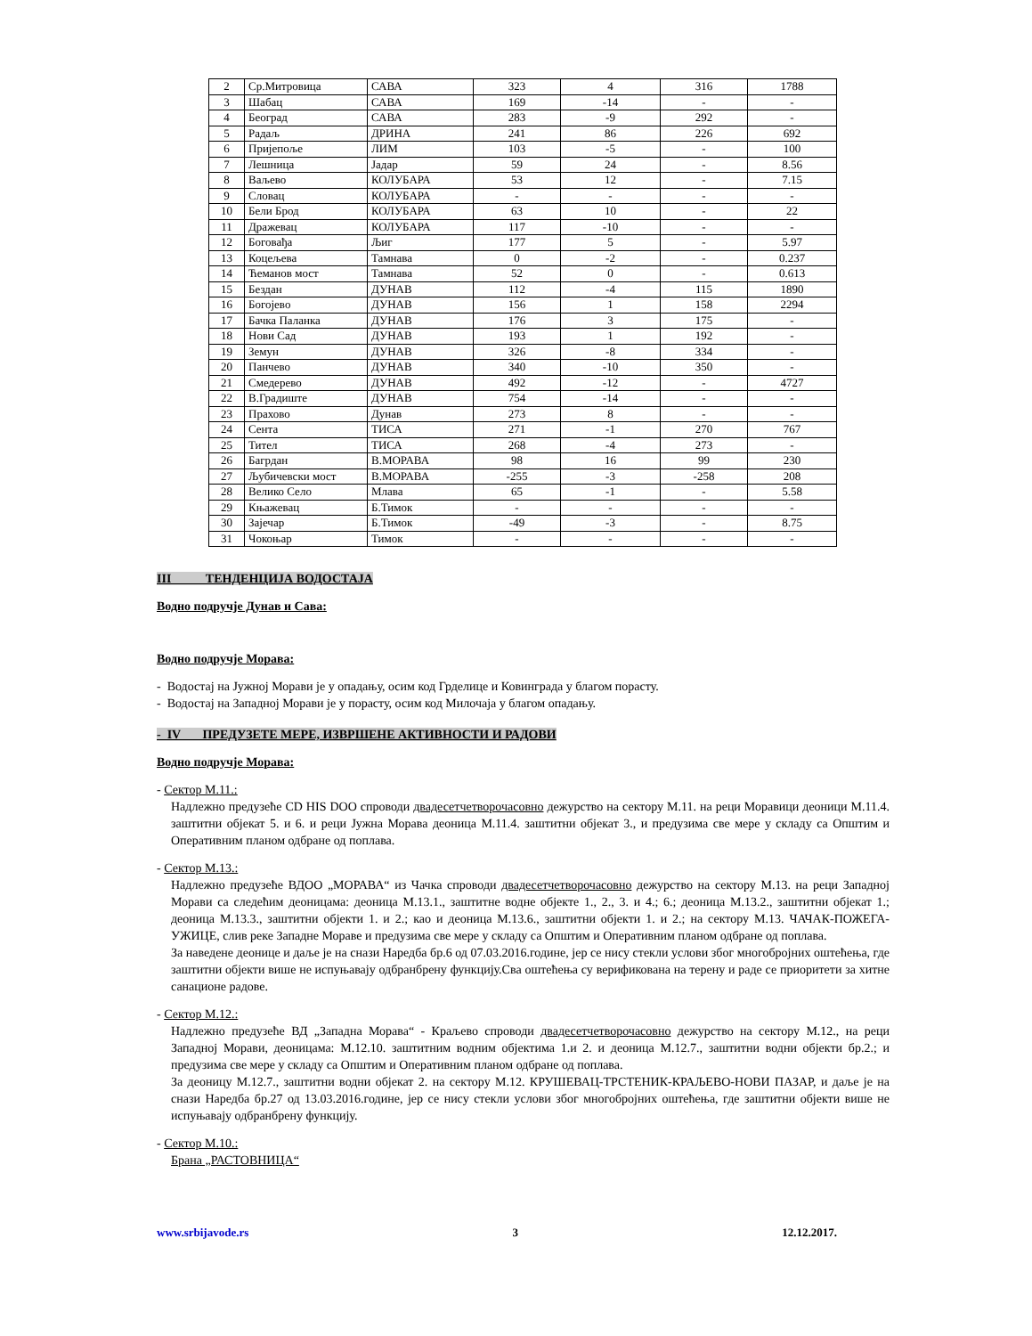| 2 | Ср.Митровица | САВА | 323 | 4 | 316 | 1788 |
| 3 | Шабац | САВА | 169 | -14 | - | - |
| 4 | Београд | САВА | 283 | -9 | 292 | - |
| 5 | Радаљ | ДРИНА | 241 | 86 | 226 | 692 |
| 6 | Пријепоље | ЛИМ | 103 | -5 | - | 100 |
| 7 | Лешница | Јадар | 59 | 24 | - | 8.56 |
| 8 | Ваљево | КОЛУБАРА | 53 | 12 | - | 7.15 |
| 9 | Словац | КОЛУБАРА | - | - | - | - |
| 10 | Бели Брод | КОЛУБАРА | 63 | 10 | - | 22 |
| 11 | Дражевац | КОЛУБАРА | 117 | -10 | - | - |
| 12 | Боговађа | Љиг | 177 | 5 | - | 5.97 |
| 13 | Коцељева | Тамнава | 0 | -2 | - | 0.237 |
| 14 | Ћеманов мост | Тамнава | 52 | 0 | - | 0.613 |
| 15 | Бездан | ДУНАВ | 112 | -4 | 115 | 1890 |
| 16 | Богојево | ДУНАВ | 156 | 1 | 158 | 2294 |
| 17 | Бачка Паланка | ДУНАВ | 176 | 3 | 175 | - |
| 18 | Нови Сад | ДУНАВ | 193 | 1 | 192 | - |
| 19 | Земун | ДУНАВ | 326 | -8 | 334 | - |
| 20 | Панчево | ДУНАВ | 340 | -10 | 350 | - |
| 21 | Смедерево | ДУНАВ | 492 | -12 | - | 4727 |
| 22 | В.Градиште | ДУНАВ | 754 | -14 | - | - |
| 23 | Прахово | Дунав | 273 | 8 | - | - |
| 24 | Сента | ТИСА | 271 | -1 | 270 | 767 |
| 25 | Тител | ТИСА | 268 | -4 | 273 | - |
| 26 | Багрдан | В.МОРАВА | 98 | 16 | 99 | 230 |
| 27 | Љубичевски мост | В.МОРАВА | -255 | -3 | -258 | 208 |
| 28 | Велико Село | Млава | 65 | -1 | - | 5.58 |
| 29 | Књажевац | Б.Тимок | - | - | - | - |
| 30 | Зајечар | Б.Тимок | -49 | -3 | - | 8.75 |
| 31 | Чокоњар | Тимок | - | - | - | - |
III ТЕНДЕНЦИЈА ВОДОСТАЈА
Водно подручје Дунав и Сава:
Водно подручје Морава:
- Водостај на Јужној Морави је у опадању, осим код Грделице и Ковинграда у благом порасту.
- Водостај на Западној Морави је у порасту, осим код Милочаја у благом опадању.
- IV ПРЕДУЗЕТЕ МЕРЕ, ИЗВРШЕНЕ АКТИВНОСТИ И РАДОВИ
Водно подручје Морава:
- Сектор М.11.:
Надлежно предузеће CD HIS DOO спроводи двадесетчетворочасовно дежурство на сектору М.11. на реци Моравици деоници М.11.4. заштитни објекат 5. и 6. и реци Јужна Морава деоница М.11.4. заштитни објекат 3., и предузима све мере у складу са Општим и Оперативним планом одбране од поплава.
- Сектор М.13.:
Надлежно предузеће ВДОО „МОРАВА“ из Чачка спроводи двадесетчетворочасовно дежурство на сектору М.13. на реци Западној Морави са следећим деоницама: деоница М.13.1., заштитне водне објекте 1., 2., 3. и 4.; 6.; деоница М.13.2., заштитни објекат 1.; деоница М.13.3., заштитни објекти 1. и 2.; као и деоница М.13.6., заштитни објекти 1. и 2.; на сектору М.13. ЧАЧАК-ПОЖЕГА-УЖИЦЕ, слив реке Западне Мораве и предузима све мере у складу са Општим и Оперативним планом одбране од поплава.
За наведене деонице и даље је на снази Наредба бр.6 од 07.03.2016.године, јер се нису стекли услови због многобројних оштећења, где заштитни објекти више не испуњавају одбранбрену функцију.Сва оштећења су верификована на терену и раде се приоритети за хитне санационе радове.
- Сектор М.12.:
Надлежно предузеће ВД „Западна Морава“ - Краљево спроводи двадесетчетворочасовно дежурство на сектору М.12., на реци Западној Морави, деоницама: М.12.10. заштитним водним објектима 1.и 2. и деоница М.12.7., заштитни водни објекти бр.2.; и предузима све мере у складу са Општим и Оперативним планом одбране од поплава.
За деоницу М.12.7., заштитни водни објекат 2. на сектору М.12. КРУШЕВАЦ-ТРСТЕНИК-КРАЉЕВО-НОВИ ПАЗАР, и даље је на снази Наредба бр.27 од 13.03.2016.године, јер се нису стекли услови због многобројних оштећења, где заштитни објекти више не испуњавају одбранбрену функцију.
- Сектор М.10.:
Брана „РАСТОВНИЦА“
www.srbijavode.rs 3 12.12.2017.